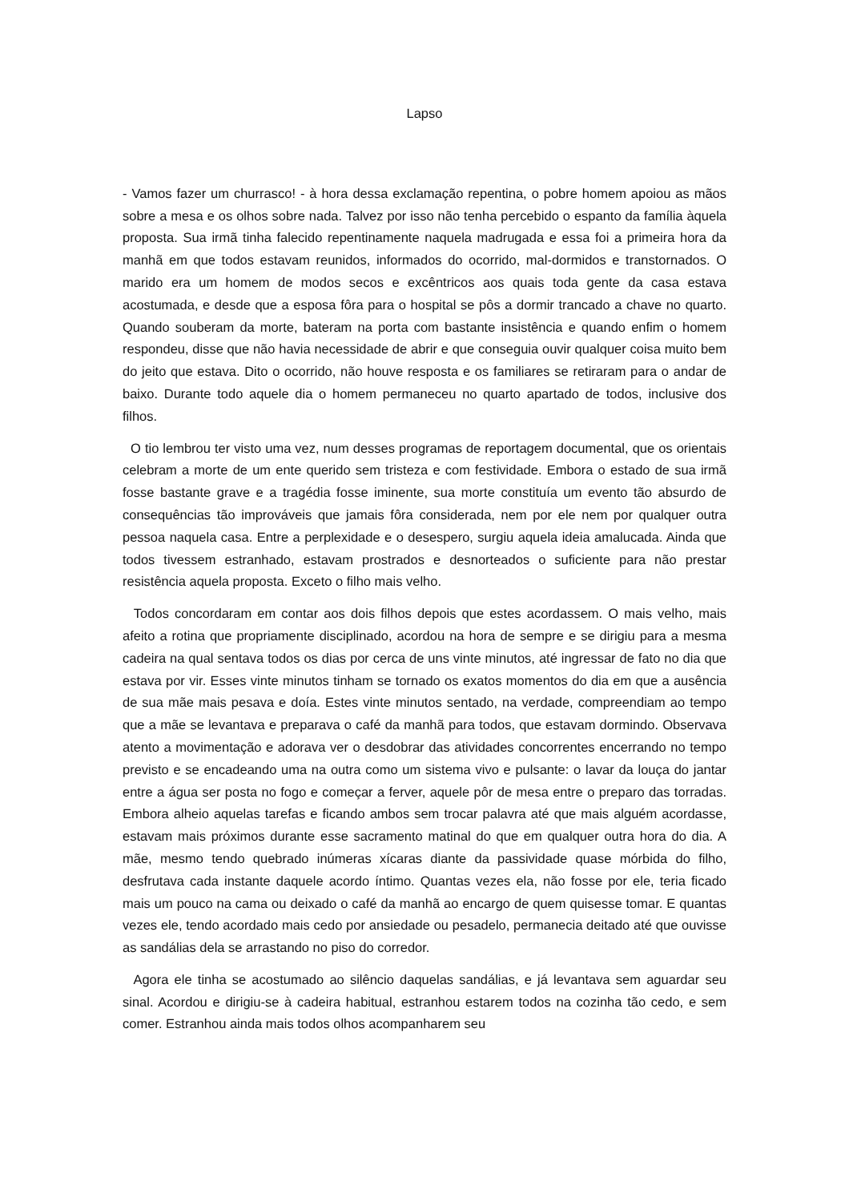Lapso
- Vamos fazer um churrasco! - à hora dessa exclamação repentina, o pobre homem apoiou as mãos sobre a mesa e os olhos sobre nada. Talvez por isso não tenha percebido o espanto da família àquela proposta. Sua irmã tinha falecido repentinamente naquela madrugada e essa foi a primeira hora da manhã em que todos estavam reunidos, informados do ocorrido, mal-dormidos e transtornados. O marido era um homem de modos secos e excêntricos aos quais toda gente da casa estava acostumada, e desde que a esposa fôra para o hospital se pôs a dormir trancado a chave no quarto. Quando souberam da morte, bateram na porta com bastante insistência e quando enfim o homem respondeu, disse que não havia necessidade de abrir e que conseguia ouvir qualquer coisa muito bem do jeito que estava. Dito o ocorrido, não houve resposta e os familiares se retiraram para o andar de baixo. Durante todo aquele dia o homem permaneceu no quarto apartado de todos, inclusive dos filhos.
O tio lembrou ter visto uma vez, num desses programas de reportagem documental, que os orientais celebram a morte de um ente querido sem tristeza e com festividade. Embora o estado de sua irmã fosse bastante grave e a tragédia fosse iminente, sua morte constituía um evento tão absurdo de consequências tão improváveis que jamais fôra considerada, nem por ele nem por qualquer outra pessoa naquela casa. Entre a perplexidade e o desespero, surgiu aquela ideia amalucada. Ainda que todos tivessem estranhado, estavam prostrados e desnorteados o suficiente para não prestar resistência aquela proposta. Exceto o filho mais velho.
Todos concordaram em contar aos dois filhos depois que estes acordassem. O mais velho, mais afeito a rotina que propriamente disciplinado, acordou na hora de sempre e se dirigiu para a mesma cadeira na qual sentava todos os dias por cerca de uns vinte minutos, até ingressar de fato no dia que estava por vir. Esses vinte minutos tinham se tornado os exatos momentos do dia em que a ausência de sua mãe mais pesava e doía. Estes vinte minutos sentado, na verdade, compreendiam ao tempo que a mãe se levantava e preparava o café da manhã para todos, que estavam dormindo. Observava atento a movimentação e adorava ver o desdobrar das atividades concorrentes encerrando no tempo previsto e se encadeando uma na outra como um sistema vivo e pulsante: o lavar da louça do jantar entre a água ser posta no fogo e começar a ferver, aquele pôr de mesa entre o preparo das torradas. Embora alheio aquelas tarefas e ficando ambos sem trocar palavra até que mais alguém acordasse, estavam mais próximos durante esse sacramento matinal do que em qualquer outra hora do dia. A mãe, mesmo tendo quebrado inúmeras xícaras diante da passividade quase mórbida do filho, desfrutava cada instante daquele acordo íntimo. Quantas vezes ela, não fosse por ele, teria ficado mais um pouco na cama ou deixado o café da manhã ao encargo de quem quisesse tomar. E quantas vezes ele, tendo acordado mais cedo por ansiedade ou pesadelo, permanecia deitado até que ouvisse as sandálias dela se arrastando no piso do corredor.
Agora ele tinha se acostumado ao silêncio daquelas sandálias, e já levantava sem aguardar seu sinal. Acordou e dirigiu-se à cadeira habitual, estranhou estarem todos na cozinha tão cedo, e sem comer. Estranhou ainda mais todos olhos acompanharem seu